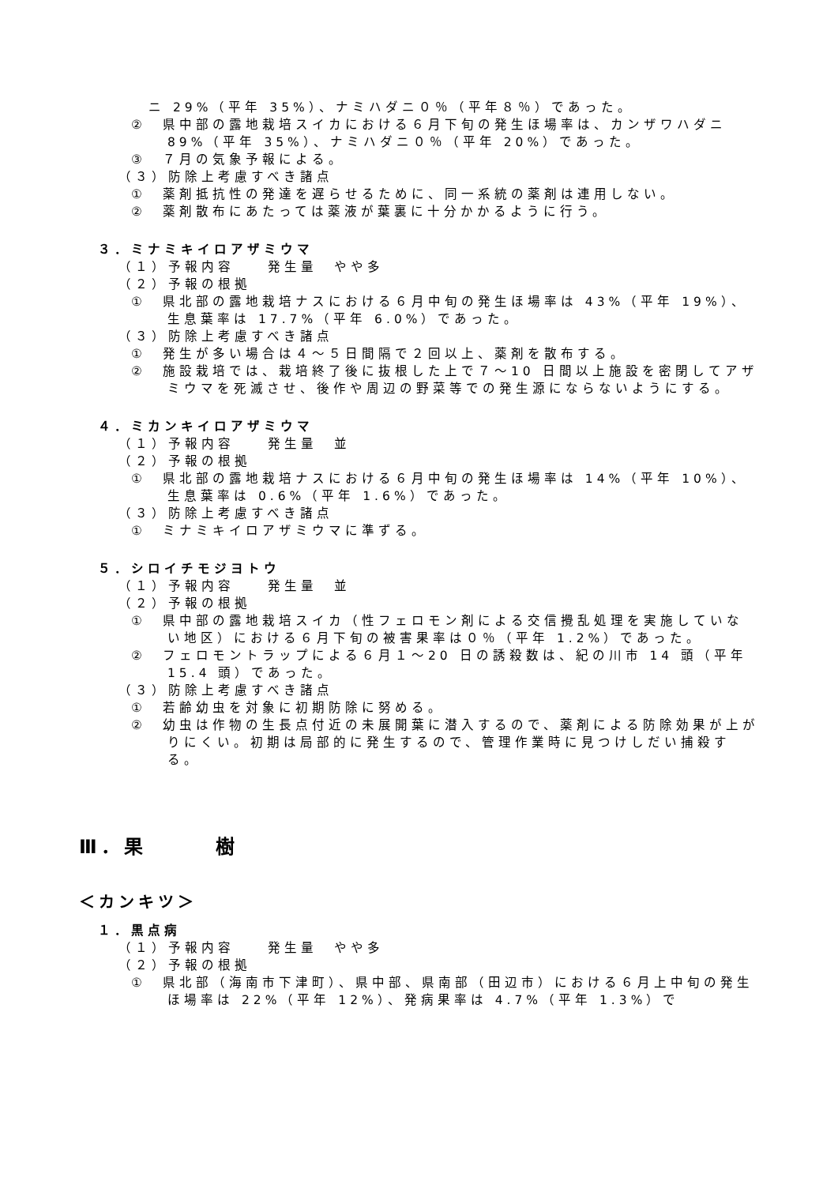ニ 29%（平年 35%）、ナミハダニ０％（平年８％）であった。
②　県中部の露地栽培スイカにおける６月下旬の発生ほ場率は、カンザワハダニ 89%（平年 35%）、ナミハダニ０％（平年 20%）であった。
③　７月の気象予報による。
（３）防除上考慮すべき諸点
①　薬剤抵抗性の発達を遅らせるために、同一系統の薬剤は連用しない。
②　薬剤散布にあたっては薬液が葉裏に十分かかるように行う。
３．ミナミキイロアザミウマ
（１）予報内容　　発生量　やや多
（２）予報の根拠
①　県北部の露地栽培ナスにおける６月中旬の発生ほ場率は 43%（平年 19%）、生息葉率は 17.7%（平年 6.0%）であった。
（３）防除上考慮すべき諸点
①　発生が多い場合は４～５日間隔で２回以上、薬剤を散布する。
②　施設栽培では、栽培終了後に抜根した上で７～10 日間以上施設を密閉してアザミウマを死滅させ、後作や周辺の野菜等での発生源にならないようにする。
４．ミカンキイロアザミウマ
（１）予報内容　　発生量　並
（２）予報の根拠
①　県北部の露地栽培ナスにおける６月中旬の発生ほ場率は 14%（平年 10%）、生息葉率は 0.6%（平年 1.6%）であった。
（３）防除上考慮すべき諸点
①　ミナミキイロアザミウマに準ずる。
５．シロイチモジヨトウ
（１）予報内容　　発生量　並
（２）予報の根拠
①　県中部の露地栽培スイカ（性フェロモン剤による交信攪乱処理を実施していない地区）における６月下旬の被害果率は０％（平年 1.2%）であった。
②　フェロモントラップによる６月１～20 日の誘殺数は、紀の川市 14 頭（平年 15.4 頭）であった。
（３）防除上考慮すべき諸点
①　若齢幼虫を対象に初期防除に努める。
②　幼虫は作物の生長点付近の未展開葉に潜入するので、薬剤による防除効果が上がりにくい。初期は局部的に発生するので、管理作業時に見つけしだい捕殺する。
Ⅲ．果　　　樹
＜カンキツ＞
１．黒点病
（１）予報内容　　発生量　やや多
（２）予報の根拠
①　県北部（海南市下津町）、県中部、県南部（田辺市）における６月上中旬の発生ほ場率は 22%（平年 12%）、発病果率は 4.7%（平年 1.3%）で